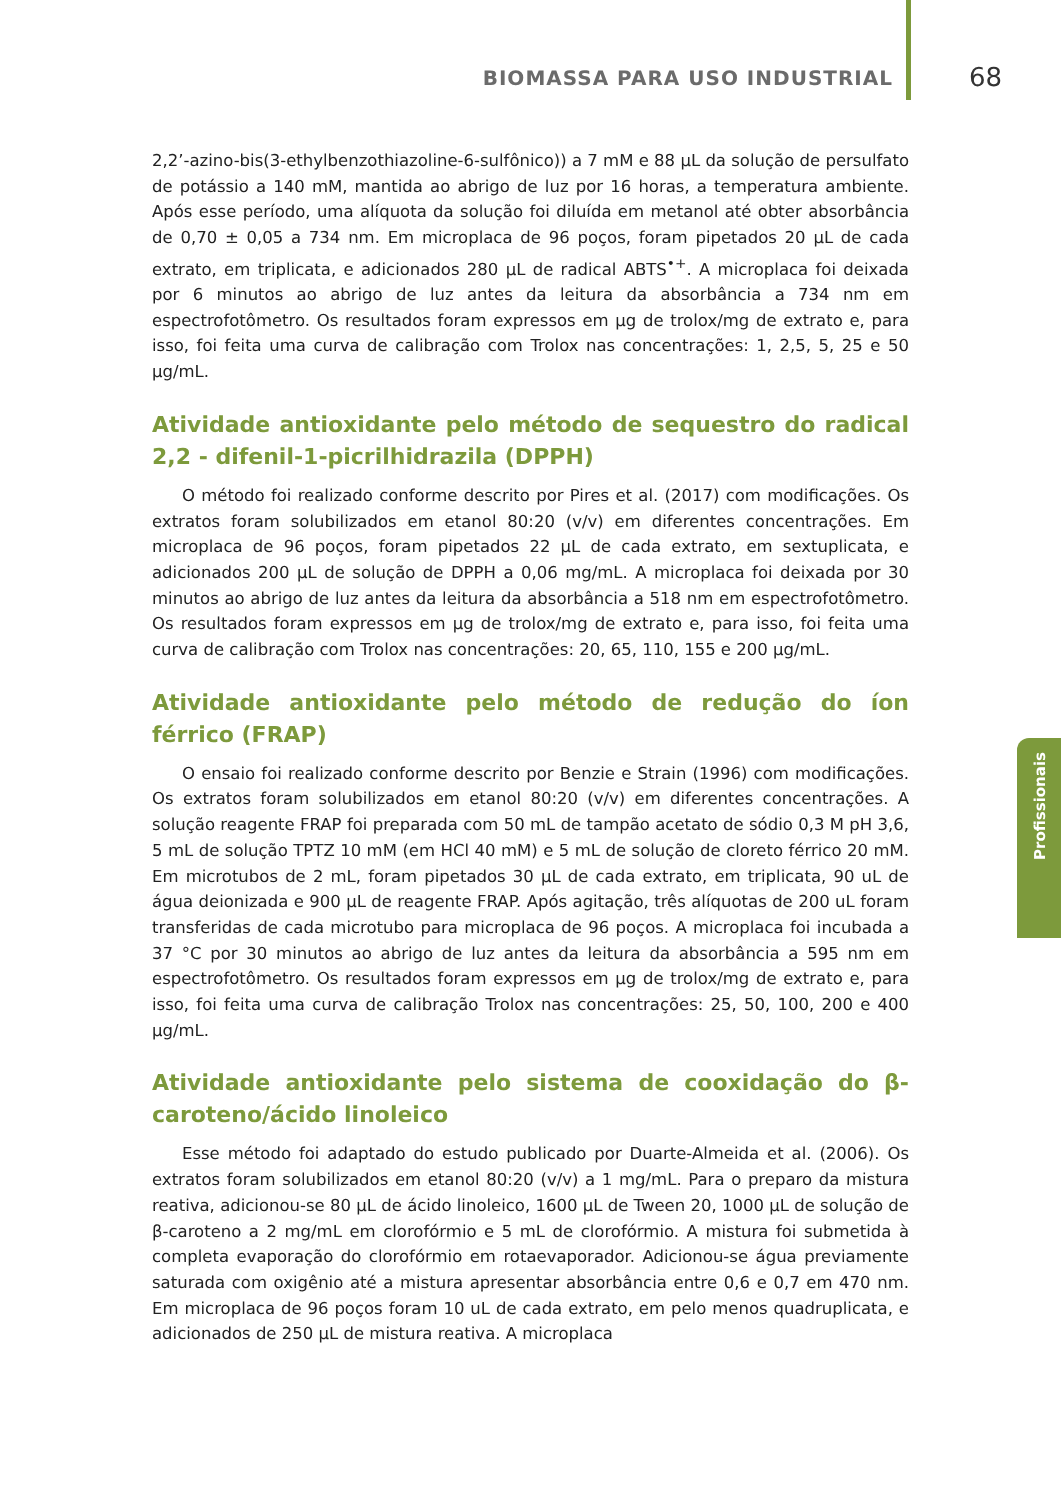BIOMASSA PARA USO INDUSTRIAL 68
Profissionais
2,2’-azino-bis(3-ethylbenzothiazoline-6-sulfônico)) a 7 mM e 88 µL da solução de persulfato de potássio a 140 mM, mantida ao abrigo de luz por 16 horas, a temperatura ambiente. Após esse período, uma alíquota da solução foi diluída em metanol até obter absorbância de 0,70 ± 0,05 a 734 nm. Em microplaca de 96 poços, foram pipetados 20 µL de cada extrato, em triplicata, e adicionados 280 µL de radical ABTS<sup>•+</sup>. A microplaca foi deixada por 6 minutos ao abrigo de luz antes da leitura da absorbância a 734 nm em espectrofotômetro. Os resultados foram expressos em µg de trolox/mg de extrato e, para isso, foi feita uma curva de calibração com Trolox nas concentrações: 1, 2,5, 5, 25 e 50 µg/mL.
Atividade antioxidante pelo método de sequestro do radical 2,2 - difenil-1-picrilhidrazila (DPPH)
O método foi realizado conforme descrito por Pires et al. (2017) com modificações. Os extratos foram solubilizados em etanol 80:20 (v/v) em diferentes concentrações. Em microplaca de 96 poços, foram pipetados 22 µL de cada extrato, em sextuplicata, e adicionados 200 µL de solução de DPPH a 0,06 mg/mL. A microplaca foi deixada por 30 minutos ao abrigo de luz antes da leitura da absorbância a 518 nm em espectrofotômetro. Os resultados foram expressos em µg de trolox/mg de extrato e, para isso, foi feita uma curva de calibração com Trolox nas concentrações: 20, 65, 110, 155 e 200 µg/mL.
Atividade antioxidante pelo método de redução do íon férrico (FRAP)
O ensaio foi realizado conforme descrito por Benzie e Strain (1996) com modificações. Os extratos foram solubilizados em etanol 80:20 (v/v) em diferentes concentrações. A solução reagente FRAP foi preparada com 50 mL de tampão acetato de sódio 0,3 M pH 3,6, 5 mL de solução TPTZ 10 mM (em HCl 40 mM) e 5 mL de solução de cloreto férrico 20 mM. Em microtubos de 2 mL, foram pipetados 30 µL de cada extrato, em triplicata, 90 uL de água deionizada e 900 µL de reagente FRAP. Após agitação, três alíquotas de 200 uL foram transferidas de cada microtubo para microplaca de 96 poços. A microplaca foi incubada a 37 °C por 30 minutos ao abrigo de luz antes da leitura da absorbância a 595 nm em espectrofotômetro. Os resultados foram expressos em µg de trolox/mg de extrato e, para isso, foi feita uma curva de calibração Trolox nas concentrações: 25, 50, 100, 200 e 400 µg/mL.
Atividade antioxidante pelo sistema de cooxidação do β-caroteno/ácido linoleico
Esse método foi adaptado do estudo publicado por Duarte-Almeida et al. (2006). Os extratos foram solubilizados em etanol 80:20 (v/v) a 1 mg/mL. Para o preparo da mistura reativa, adicionou-se 80 µL de ácido linoleico, 1600 µL de Tween 20, 1000 µL de solução de β-caroteno a 2 mg/mL em clorofórmio e 5 mL de clorofórmio. A mistura foi submetida à completa evaporação do clorofórmio em rotaevaporador. Adicionou-se água previamente saturada com oxigênio até a mistura apresentar absorbância entre 0,6 e 0,7 em 470 nm. Em microplaca de 96 poços foram 10 uL de cada extrato, em pelo menos quadruplicata, e adicionados de 250 µL de mistura reativa. A microplaca